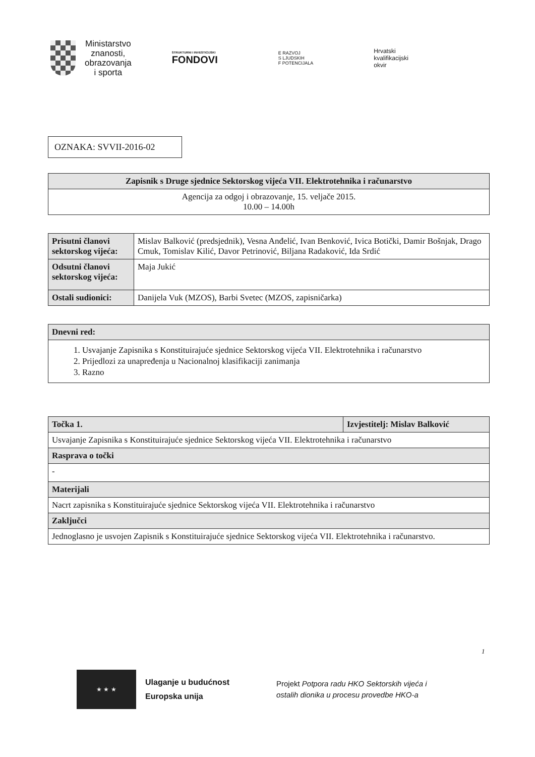Ministarstvo
znanosti,
obrazovanja
i sporta
STRUKTURNI I INVESTICIJSKI
FONDOVI
E RAZVOJ
S LJUDSKIH
F POTENCIJALA
Hrvatski
kvalifikacijski
okvir
OZNAKA: SVVII-2016-02
| Zapisnik s Druge sjednice Sektorskog vijeća VII. Elektrotehnika i računarstvo |
| --- |
| Agencija za odgoj i obrazovanje, 15. veljače 2015. 10.00 – 14.00h |
| Prisutni članovi sektorskog vijeća: | Mislav Balković (predsjednik), Vesna Anđelić, Ivan Benković, Ivica Botički, Damir Bošnjak, Drago Cmuk, Tomislav Kilić, Davor Petrinović, Biljana Radaković, Ida Srdić |
| Odsutni članovi sektorskog vijeća: | Maja Jukić |
| Ostali sudionici: | Danijela Vuk (MZOS), Barbi Svetec (MZOS, zapisničarka) |
| Dnevni red: |
| --- |
| 1. Usvajanje Zapisnika s Konstituirajuće sjednice Sektorskog vijeća VII. Elektrotehnika i računarstvo 2. Prijedlozi za unapređenja u Nacionalnoj klasifikaciji zanimanja 3. Razno |
| Točka 1. | Izvjestitelj: Mislav Balković |
| --- | --- |
| Usvajanje Zapisnika s Konstituirajuće sjednice Sektorskog vijeća VII. Elektrotehnika i računarstvo | |
| Rasprava o točki | |
| - | |
| Materijali | |
| Nacrt zapisnika s Konstituirajuće sjednice Sektorskog vijeća VII. Elektrotehnika i računarstvo | |
| Zaključci | |
| Jednoglasno je usvojen Zapisnik s Konstituirajuće sjednice Sektorskog vijeća VII. Elektrotehnika i računarstvo. | |
1
★ ★ ★
Ulaganje u budućnost
Europska unija
Projekt Potpora radu HKO Sektorskih vijeća i
ostalih dionika u procesu provedbe HKO-a